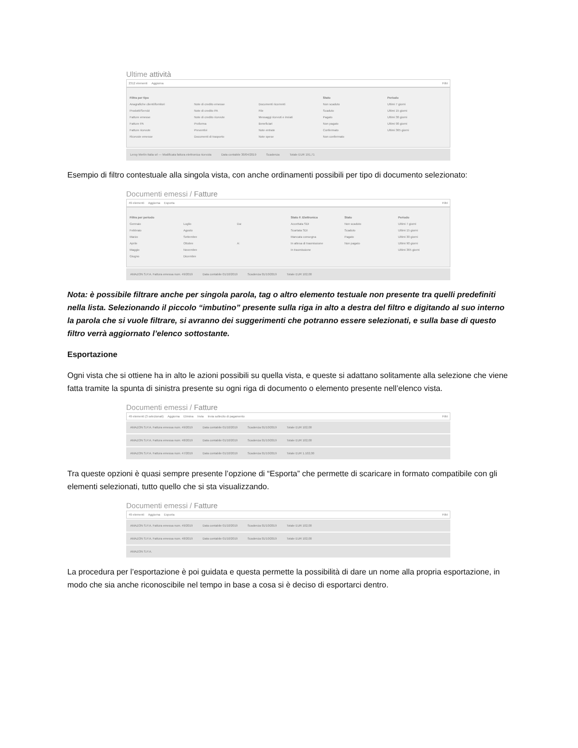Ultime attività
2312 elementi Aggiorna Filtri
Filtra per tipo
Anagrafiche clienti/fornitori
Prodotti/Servizi
Fatture emesse
Fatture PA
Fatture ricevute
Ricevute emesse
Note di credito emesse
Note di credito PA
Note di credito ricevute
Proforma
Preventivi
Documenti di trasporto
Documenti ricorrenti
File
Messaggi ricevuti e inviati
Beneficiari
Note entrate
Note spese
Stato
Non scaduto
Scaduto
Pagato
Non pagato
Confermato
Non confermato
Periodo
Ultimi 7 giorni
Ultimi 15 giorni
Ultimi 30 giorni
Ultimi 90 giorni
Ultimi 365 giorni
Leroy Merlin Italia srl — Modificata fattura elettronica ricevuta Data contabile 30/04/2019 Scadenza Totale EUR 191,71
Esempio di filtro contestuale alla singola vista, con anche ordinamenti possibili per tipo di documento selezionato:
Documenti emessi / Fatture
49 elementi Aggiorna Esporta Filtri
Filtra per periodo
Gennaio
Febbraio
Marzo
Aprile
Maggio
Giugno
Luglio
Agosto
Settembre
Ottobre
Novembre
Dicembre
Da:
A:
Stato F. Elettronica
Accettata SDI
Scartata SDI
Mancata consegna
In attesa di trasmissione
In trasmissione
Stato
Non scaduto
Scaduto
Pagato
Non pagato
Periodo
Ultimi 7 giorni
Ultimi 15 giorni
Ultimi 30 giorni
Ultimi 90 giorni
Ultimi 365 giorni
AMAZON S.P.A. Fattura emessa num. 49/2019 Data contabile 01/10/2019 Scadenza 01/10/2019 Totale EUR 102,00
Nota: è possibile filtrare anche per singola parola, tag o altro elemento testuale non presente tra quelli predefiniti nella lista. Selezionando il piccolo “imbutino” presente sulla riga in alto a destra del filtro e digitando al suo interno la parola che si vuole filtrare, si avranno dei suggerimenti che potranno essere selezionati, e sulla base di questo filtro verrà aggiornato l’elenco sottostante.
Esportazione
Ogni vista che si ottiene ha in alto le azioni possibili su quella vista, e queste si adattano solitamente alla selezione che viene fatta tramite la spunta di sinistra presente su ogni riga di documento o elemento presente nell’elenco vista.
Documenti emessi / Fatture
49 elementi (3 selezionati) Aggiorna Elimina Invia Invia sollecito di pagamento Filtri
AMAZON S.P.A. Fattura emessa num. 49/2019 Data contabile 01/10/2019 Scadenza 01/10/2019 Totale EUR 102,00
AMAZON S.P.A. Fattura emessa num. 48/2019 Data contabile 01/10/2019 Scadenza 01/10/2019 Totale EUR 102,00
AMAZON S.P.A. Fattura emessa num. 47/2019 Data contabile 01/10/2019 Scadenza 01/10/2019 Totale EUR 1.102,00
Tra queste opzioni è quasi sempre presente l’opzione di “Esporta” che permette di scaricare in formato compatibile con gli elementi selezionati, tutto quello che si sta visualizzando.
Documenti emessi / Fatture
49 elementi Aggiorna Esporta Filtri
AMAZON S.P.A. Fattura emessa num. 49/2019 Data contabile 01/10/2019 Scadenza 01/10/2019 Totale EUR 102,00
AMAZON S.P.A. Fattura emessa num. 48/2019 Data contabile 01/10/2019 Scadenza 01/10/2019 Totale EUR 102,00
AMAZON S.P.A.
La procedura per l’esportazione è poi guidata e questa permette la possibilità di dare un nome alla propria esportazione, in modo che sia anche riconoscibile nel tempo in base a cosa si è deciso di esportarci dentro.